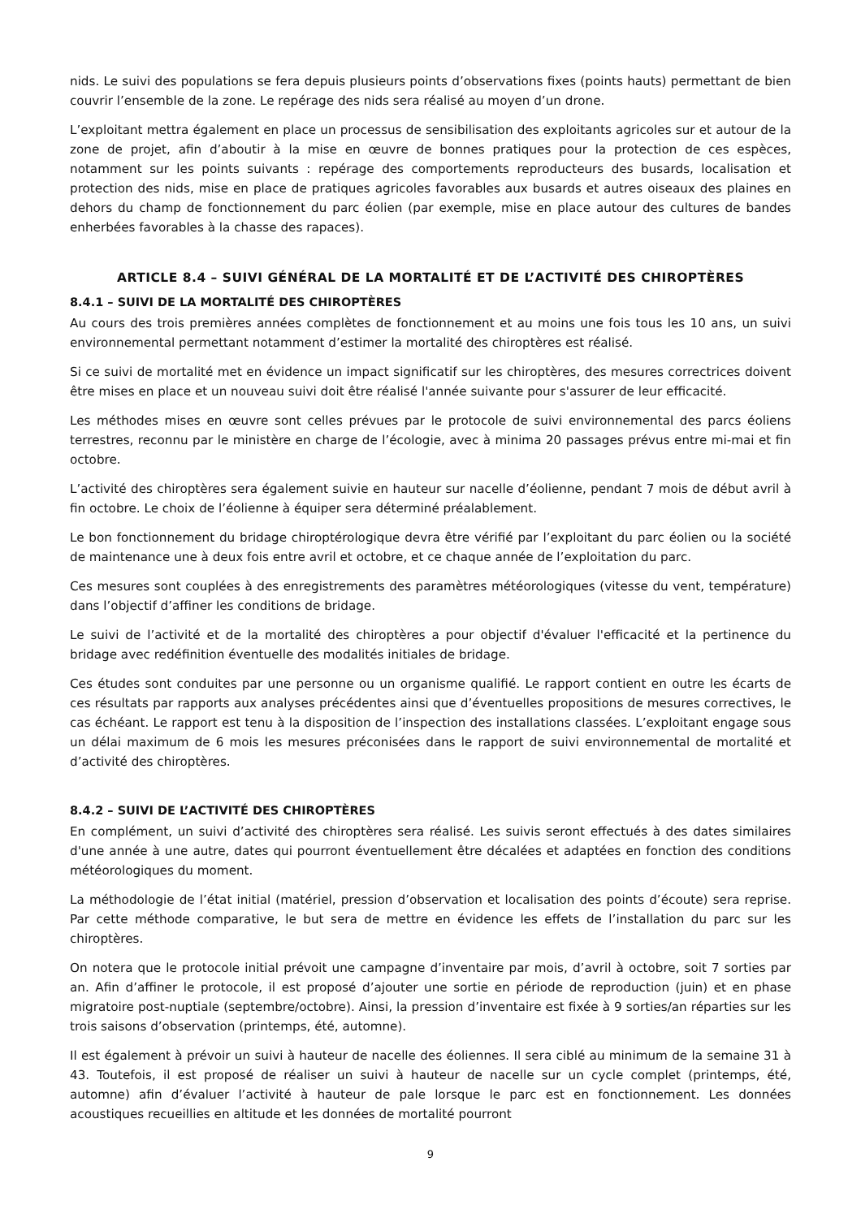nids. Le suivi des populations se fera depuis plusieurs points d’observations fixes (points hauts) permettant de bien couvrir l’ensemble de la zone. Le repérage des nids sera réalisé au moyen d’un drone.
L’exploitant mettra également en place un processus de sensibilisation des exploitants agricoles sur et autour de la zone de projet, afin d’aboutir à la mise en œuvre de bonnes pratiques pour la protection de ces espèces, notamment sur les points suivants : repérage des comportements reproducteurs des busards, localisation et protection des nids, mise en place de pratiques agricoles favorables aux busards et autres oiseaux des plaines en dehors du champ de fonctionnement du parc éolien (par exemple, mise en place autour des cultures de bandes enherbées favorables à la chasse des rapaces).
ARTICLE 8.4 – SUIVI GÉNÉRAL DE LA MORTALITÉ ET DE L’ACTIVITÉ DES CHIROPTÈRES
8.4.1 – SUIVI DE LA MORTALITÉ DES CHIROPTÈRES
Au cours des trois premières années complètes de fonctionnement et au moins une fois tous les 10 ans, un suivi environnemental permettant notamment d’estimer la mortalité des chiroptères est réalisé.
Si ce suivi de mortalité met en évidence un impact significatif sur les chiroptères, des mesures correctrices doivent être mises en place et un nouveau suivi doit être réalisé l'année suivante pour s'assurer de leur efficacité.
Les méthodes mises en œuvre sont celles prévues par le protocole de suivi environnemental des parcs éoliens terrestres, reconnu par le ministère en charge de l’écologie, avec à minima 20 passages prévus entre mi-mai et fin octobre.
L’activité des chiroptères sera également suivie en hauteur sur nacelle d’éolienne, pendant 7 mois de début avril à fin octobre. Le choix de l’éolienne à équiper sera déterminé préalablement.
Le bon fonctionnement du bridage chiroptérologique devra être vérifié par l’exploitant du parc éolien ou la société de maintenance une à deux fois entre avril et octobre, et ce chaque année de l’exploitation du parc.
Ces mesures sont couplées à des enregistrements des paramètres météorologiques (vitesse du vent, température) dans l’objectif d’affiner les conditions de bridage.
Le suivi de l’activité et de la mortalité des chiroptères a pour objectif d'évaluer l'efficacité et la pertinence du bridage avec redéfinition éventuelle des modalités initiales de bridage.
Ces études sont conduites par une personne ou un organisme qualifié. Le rapport contient en outre les écarts de ces résultats par rapports aux analyses précédentes ainsi que d’éventuelles propositions de mesures correctives, le cas échéant. Le rapport est tenu à la disposition de l’inspection des installations classées. L’exploitant engage sous un délai maximum de 6 mois les mesures préconisées dans le rapport de suivi environnemental de mortalité et d’activité des chiroptères.
8.4.2 – SUIVI DE L’ACTIVITÉ DES CHIROPTÈRES
En complément, un suivi d’activité des chiroptères sera réalisé. Les suivis seront effectués à des dates similaires d'une année à une autre, dates qui pourront éventuellement être décalées et adaptées en fonction des conditions météorologiques du moment.
La méthodologie de l’état initial (matériel, pression d’observation et localisation des points d’écoute) sera reprise. Par cette méthode comparative, le but sera de mettre en évidence les effets de l’installation du parc sur les chiroptères.
On notera que le protocole initial prévoit une campagne d’inventaire par mois, d’avril à octobre, soit 7 sorties par an. Afin d’affiner le protocole, il est proposé d’ajouter une sortie en période de reproduction (juin) et en phase migratoire post-nuptiale (septembre/octobre). Ainsi, la pression d’inventaire est fixée à 9 sorties/an réparties sur les trois saisons d’observation (printemps, été, automne).
Il est également à prévoir un suivi à hauteur de nacelle des éoliennes. Il sera ciblé au minimum de la semaine 31 à 43. Toutefois, il est proposé de réaliser un suivi à hauteur de nacelle sur un cycle complet (printemps, été, automne) afin d’évaluer l’activité à hauteur de pale lorsque le parc est en fonctionnement. Les données acoustiques recueillies en altitude et les données de mortalité pourront
9